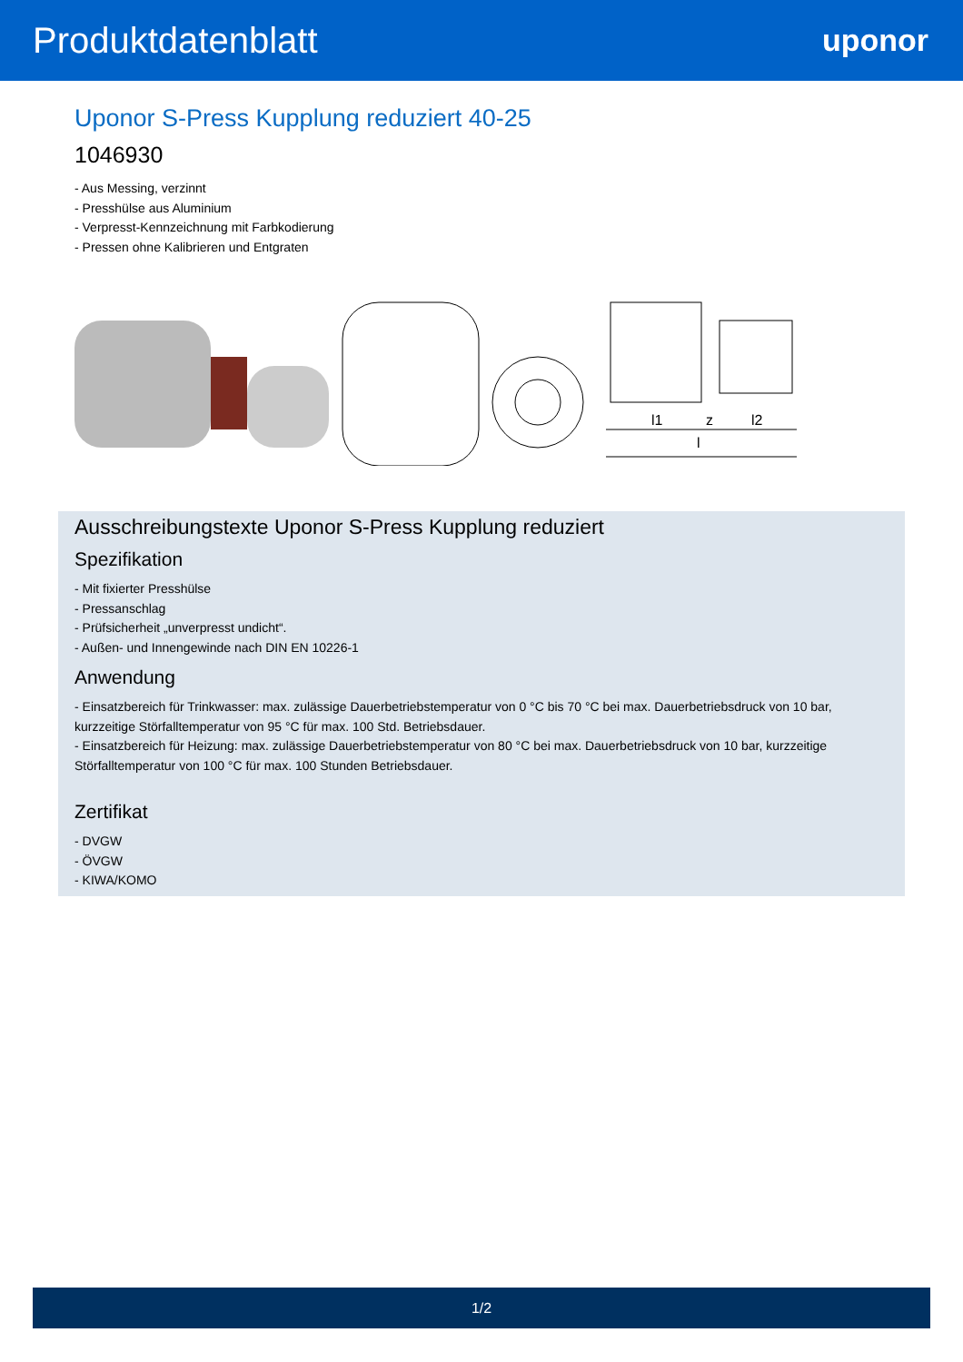Produktdatenblatt
uponor
Uponor S-Press Kupplung reduziert 40-25
1046930
- Aus Messing, verzinnt
- Presshülse aus Aluminium
- Verpresst-Kennzeichnung mit Farbkodierung
- Pressen ohne Kalibrieren und Entgraten
l1
z
l2
l
Ausschreibungstexte Uponor S-Press Kupplung reduziert
Spezifikation
- Mit fixierter Presshülse
- Pressanschlag
- Prüfsicherheit „unverpresst undicht“.
- Außen- und Innengewinde nach DIN EN 10226-1
Anwendung
- Einsatzbereich für Trinkwasser: max. zulässige Dauerbetriebstemperatur von 0 °C bis 70 °C bei max. Dauerbetriebsdruck von 10 bar, kurzzeitige Störfalltemperatur von 95 °C für max. 100 Std. Betriebsdauer.
- Einsatzbereich für Heizung: max. zulässige Dauerbetriebstemperatur von 80 °C bei max. Dauerbetriebsdruck von 10 bar, kurzzeitige Störfalltemperatur von 100 °C für max. 100 Stunden Betriebsdauer.
Zertifikat
- DVGW
- ÖVGW
- KIWA/KOMO
1/2